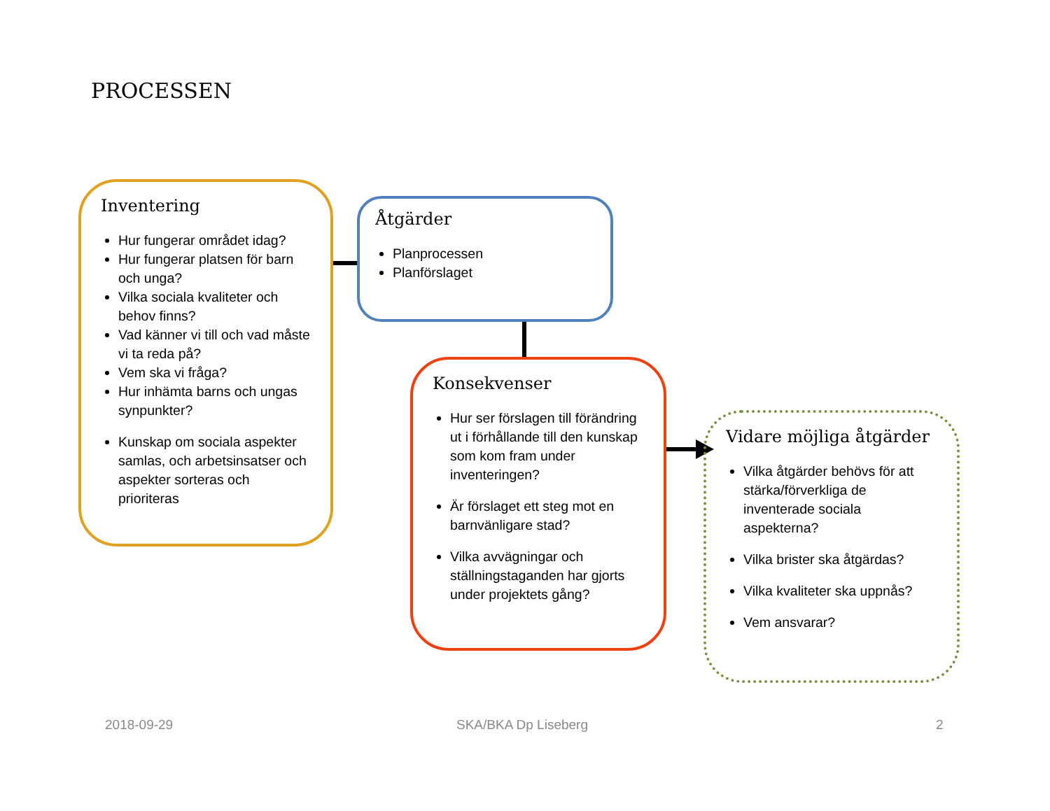PROCESSEN
Inventering
Hur fungerar området idag?
Hur fungerar platsen för barn och unga?
Vilka sociala kvaliteter och behov finns?
Vad känner vi till och vad måste vi ta reda på?
Vem ska vi fråga?
Hur inhämta barns och ungas synpunkter?
Kunskap om sociala aspekter samlas, och arbetsinsatser och aspekter sorteras och prioriteras
Åtgärder
Planprocessen
Planförslaget
Konsekvenser
Hur ser förslagen till förändring ut i förhållande till den kunskap som kom fram under inventeringen?
Är förslaget ett steg mot en barnvänligare stad?
Vilka avvägningar och ställningstaganden har gjorts under projektets gång?
Vidare möjliga åtgärder
Vilka åtgärder behövs för att stärka/förverkliga de inventerade sociala aspekterna?
Vilka brister ska åtgärdas?
Vilka kvaliteter ska uppnås?
Vem ansvarar?
2018-09-29 SKA/BKA Dp Liseberg 2